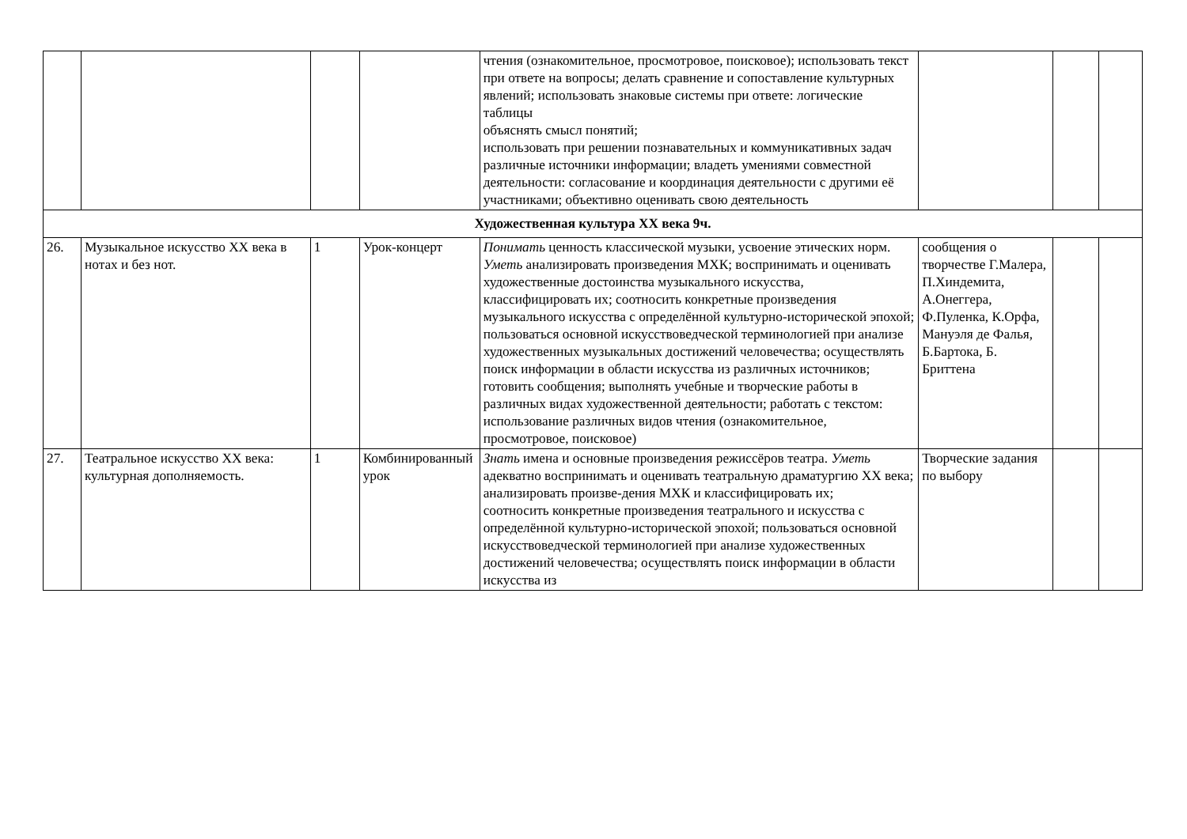| | | | | чтения (ознакомительное, просмотровое, поисковое); использовать текст при ответе на вопросы; делать сравнение и сопоставление культурных явлений; использовать знаковые системы при ответе: логические таблицы объяснять смысл понятий; использовать при решении познавательных и коммуникативных задач различные источники информации; владеть умениями совместной деятельности: согласование и координация деятельности с другими её участниками; объективно оценивать свою деятельность | | | |
| Художественная культура XX века 9ч. | | | | | | | |
| 26. | Музыкальное искусство XX века в нотах и без нот. | 1 | Урок-концерт | Понимать ценность классической музыки, усвоение этических норм. Уметь анализировать произведения МХК; воспринимать и оценивать художественные достоинства музыкального искусства, классифицировать их; соотносить конкретные произведения музыкального искусства с определённой культурно-исторической эпохой; пользоваться основной искусствоведческой терминологией при анализе художественных музыкальных достижений человечества; осуществлять поиск информации в области искусства из различных источников; готовить сообщения; выполнять учебные и творческие работы в различных видах художественной деятельности; работать с текстом: использование различных видов чтения (ознакомительное, просмотровое, поисковое) | сообщения о творчестве Г.Малера, П.Хиндемита, А.Онеггера, Ф.Пуленка, К.Орфа, Мануэля де Фалья, Б.Бартока, Б. Бриттена | | |
| 27. | Театральное искусство XX века: культурная дополняемость. | 1 | Комбинированный урок | Знать имена и основные произведения режиссёров театра. Уметь адекватно воспринимать и оценивать театральную драматургию XX века; анализировать произве-дения МХК и классифицировать их; соотносить конкретные произведения театрального и искусства с определённой культурно-исторической эпохой; пользоваться основной искусствоведческой терминологией при анализе художественных достижений человечества; осуществлять поиск информации в области искусства из | Творческие задания по выбору | | |